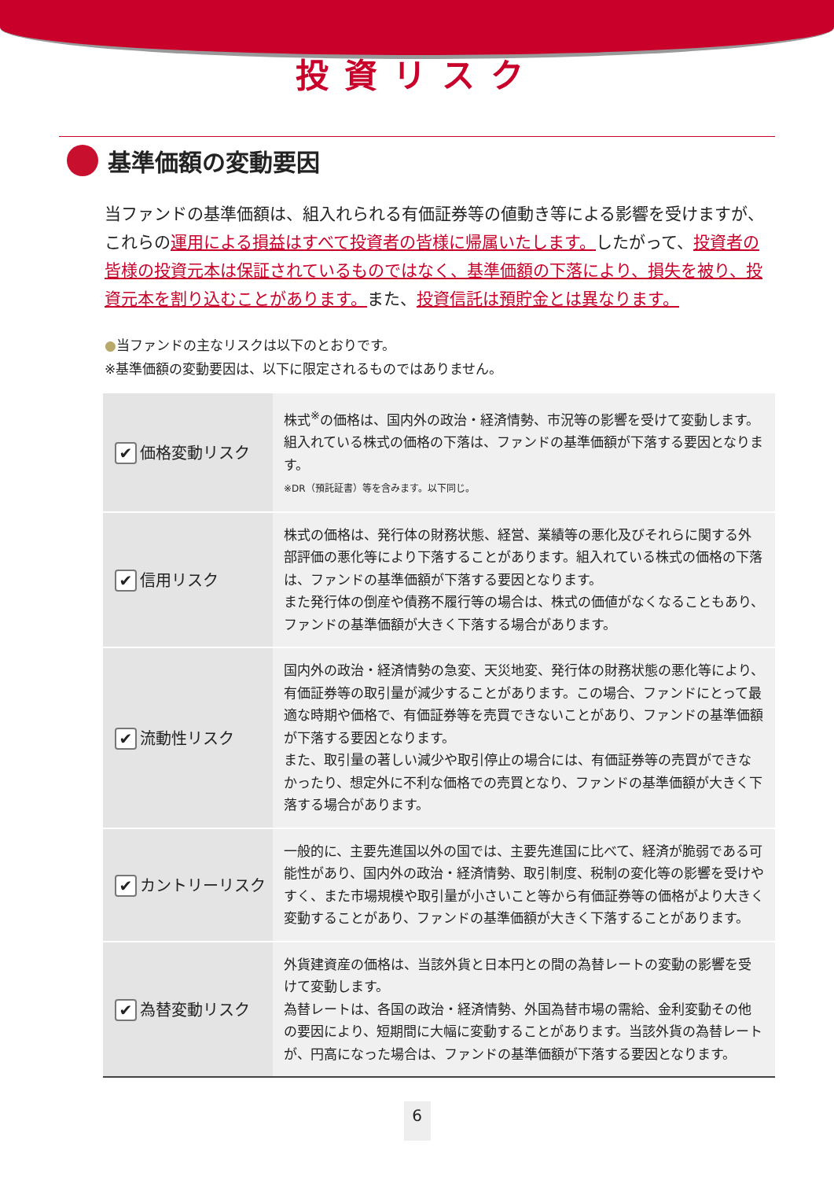投資リスク
基準価額の変動要因
当ファンドの基準価額は、組入れられる有価証券等の値動き等による影響を受けますが、これらの運用による損益はすべて投資者の皆様に帰属いたします。したがって、投資者の皆様の投資元本は保証されているものではなく、基準価額の下落により、損失を被り、投資元本を割り込むことがあります。また、投資信託は預貯金とは異なります。
●当ファンドの主なリスクは以下のとおりです。
※基準価額の変動要因は、以下に限定されるものではありません。
| ✔ 価格変動リスク | 株式<sup>※</sup>の価格は、国内外の政治・経済情勢、市況等の影響を受けて変動します。組入れている株式の価格の下落は、ファンドの基準価額が下落する要因となります。 ※DR（預託証書）等を含みます。以下同じ。 |
| ✔ 信用リスク | 株式の価格は、発行体の財務状態、経営、業績等の悪化及びそれらに関する外部評価の悪化等により下落することがあります。組入れている株式の価格の下落は、ファンドの基準価額が下落する要因となります。 また発行体の倒産や債務不履行等の場合は、株式の価値がなくなることもあり、ファンドの基準価額が大きく下落する場合があります。 |
| ✔ 流動性リスク | 国内外の政治・経済情勢の急変、天災地変、発行体の財務状態の悪化等により、有価証券等の取引量が減少することがあります。この場合、ファンドにとって最適な時期や価格で、有価証券等を売買できないことがあり、ファンドの基準価額が下落する要因となります。 また、取引量の著しい減少や取引停止の場合には、有価証券等の売買ができなかったり、想定外に不利な価格での売買となり、ファンドの基準価額が大きく下落する場合があります。 |
| ✔ カントリーリスク | 一般的に、主要先進国以外の国では、主要先進国に比べて、経済が脆弱である可能性があり、国内外の政治・経済情勢、取引制度、税制の変化等の影響を受けやすく、また市場規模や取引量が小さいこと等から有価証券等の価格がより大きく変動することがあり、ファンドの基準価額が大きく下落することがあります。 |
| ✔ 為替変動リスク | 外貨建資産の価格は、当該外貨と日本円との間の為替レートの変動の影響を受けて変動します。 為替レートは、各国の政治・経済情勢、外国為替市場の需給、金利変動その他の要因により、短期間に大幅に変動することがあります。当該外貨の為替レートが、円高になった場合は、ファンドの基準価額が下落する要因となります。 |
6